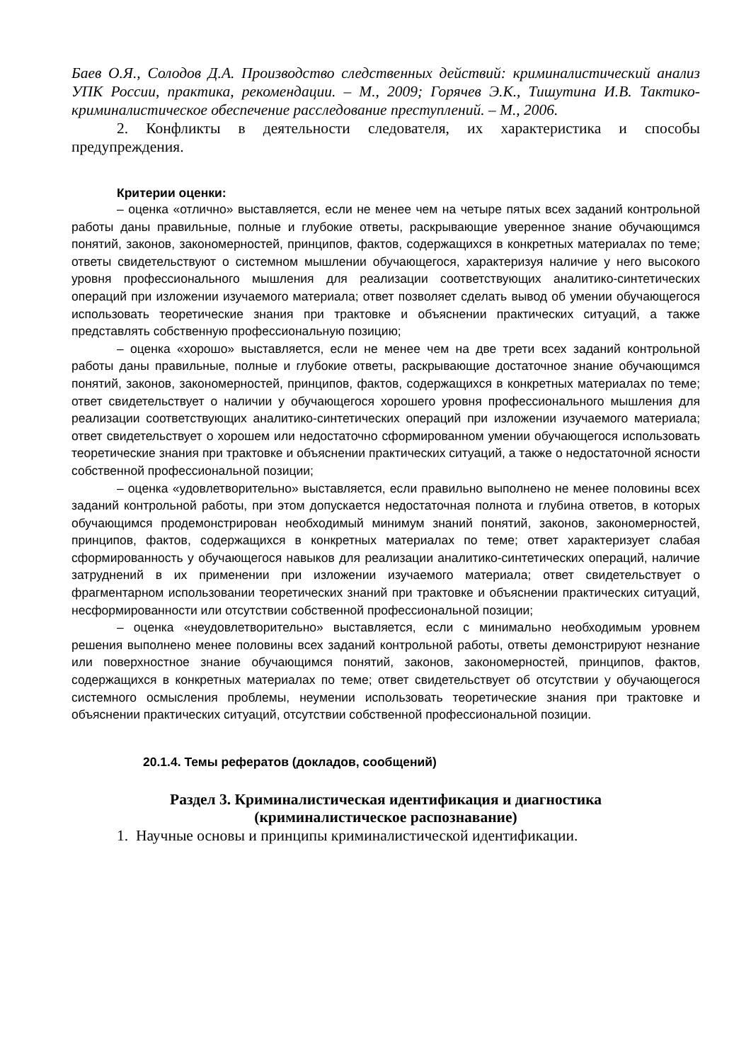Баев О.Я., Солодов Д.А. Производство следственных действий: криминалистический анализ УПК России, практика, рекомендации. – М., 2009; Горячев Э.К., Тишутина И.В. Тактико-криминалистическое обеспечение расследование преступлений. – М., 2006.
2. Конфликты в деятельности следователя, их характеристика и способы предупреждения.
Критерии оценки:
– оценка «отлично» выставляется, если не менее чем на четыре пятых всех заданий контрольной работы даны правильные, полные и глубокие ответы, раскрывающие уверенное знание обучающимся понятий, законов, закономерностей, принципов, фактов, содержащихся в конкретных материалах по теме; ответы свидетельствуют о системном мышлении обучающегося, характеризуя наличие у него высокого уровня профессионального мышления для реализации соответствующих аналитико-синтетических операций при изложении изучаемого материала; ответ позволяет сделать вывод об умении обучающегося использовать теоретические знания при трактовке и объяснении практических ситуаций, а также представлять собственную профессиональную позицию;
– оценка «хорошо» выставляется, если не менее чем на две трети всех заданий контрольной работы даны правильные, полные и глубокие ответы, раскрывающие достаточное знание обучающимся понятий, законов, закономерностей, принципов, фактов, содержащихся в конкретных материалах по теме; ответ свидетельствует о наличии у обучающегося хорошего уровня профессионального мышления для реализации соответствующих аналитико-синтетических операций при изложении изучаемого материала; ответ свидетельствует о хорошем или недостаточно сформированном умении обучающегося использовать теоретические знания при трактовке и объяснении практических ситуаций, а также о недостаточной ясности собственной профессиональной позиции;
– оценка «удовлетворительно» выставляется, если правильно выполнено не менее половины всех заданий контрольной работы, при этом допускается недостаточная полнота и глубина ответов, в которых обучающимся продемонстрирован необходимый минимум знаний понятий, законов, закономерностей, принципов, фактов, содержащихся в конкретных материалах по теме; ответ характеризует слабая сформированность у обучающегося навыков для реализации аналитико-синтетических операций, наличие затруднений в их применении при изложении изучаемого материала; ответ свидетельствует о фрагментарном использовании теоретических знаний при трактовке и объяснении практических ситуаций, несформированности или отсутствии собственной профессиональной позиции;
– оценка «неудовлетворительно» выставляется, если с минимально необходимым уровнем решения выполнено менее половины всех заданий контрольной работы, ответы демонстрируют незнание или поверхностное знание обучающимся понятий, законов, закономерностей, принципов, фактов, содержащихся в конкретных материалах по теме; ответ свидетельствует об отсутствии у обучающегося системного осмысления проблемы, неумении использовать теоретические знания при трактовке и объяснении практических ситуаций, отсутствии собственной профессиональной позиции.
20.1.4. Темы рефератов (докладов, сообщений)
Раздел 3. Криминалистическая идентификация и диагностика
(криминалистическое распознавание)
1. Научные основы и принципы криминалистической идентификации.